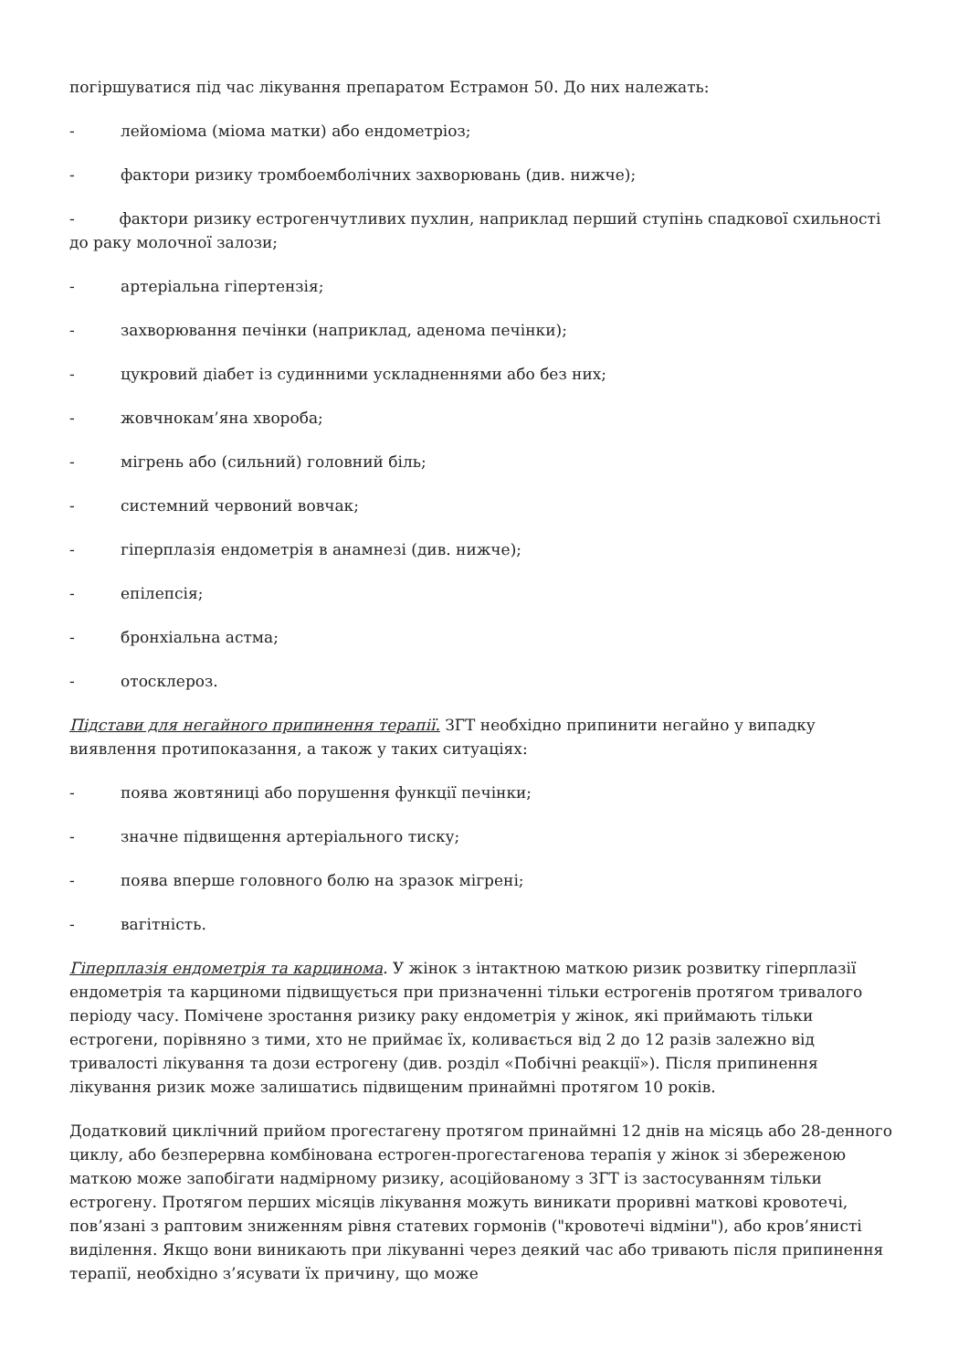погіршуватися під час лікування препаратом Естрамон 50. До них належать:
- лейоміома (міома матки) або ендометріоз;
- фактори ризику тромбоемболічних захворювань (див. нижче);
- фактори ризику естрогенчутливих пухлин, наприклад перший ступінь спадкової схильності до раку молочної залози;
- артеріальна гіпертензія;
- захворювання печінки (наприклад, аденома печінки);
- цукровий діабет із судинними ускладненнями або без них;
- жовчнокам’яна хвороба;
- мігрень або (сильний) головний біль;
- системний червоний вовчак;
- гіперплазія ендометрія в анамнезі (див. нижче);
- епілепсія;
- бронхіальна астма;
- отосклероз.
Підстави для негайного припинення терапії. ЗГТ необхідно припинити негайно у випадку виявлення протипоказання, а також у таких ситуаціях:
- поява жовтяниці або порушення функції печінки;
- значне підвищення артеріального тиску;
- поява вперше головного болю на зразок мігрені;
- вагітність.
Гіперплазія ендометрія та карцинома. У жінок з інтактною маткою ризик розвитку гіперплазії ендометрія та карциноми підвищується при призначенні тільки естрогенів протягом тривалого періоду часу. Помічене зростання ризику раку ендометрія у жінок, які приймають тільки естрогени, порівняно з тими, хто не приймає їх, коливається від 2 до 12 разів залежно від тривалості лікування та дози естрогену (див. розділ «Побічні реакції»). Після припинення лікування ризик може залишатись підвищеним принаймні протягом 10 років.
Додатковий циклічний прийом прогестагену протягом принаймні 12 днів на місяць або 28-денного циклу, або безперервна комбінована естроген-прогестагенова терапія у жінок зі збереженою маткою може запобігати надмірному ризику, асоційованому з ЗГТ із застосуванням тільки естрогену. Протягом перших місяців лікування можуть виникати проривні маткові кровотечі, пов’язані з раптовим зниженням рівня статевих гормонів ("кровотечі відміни"), або кров’янисті виділення. Якщо вони виникають при лікуванні через деякий час або тривають після припинення терапії, необхідно з’ясувати їх причину, що може